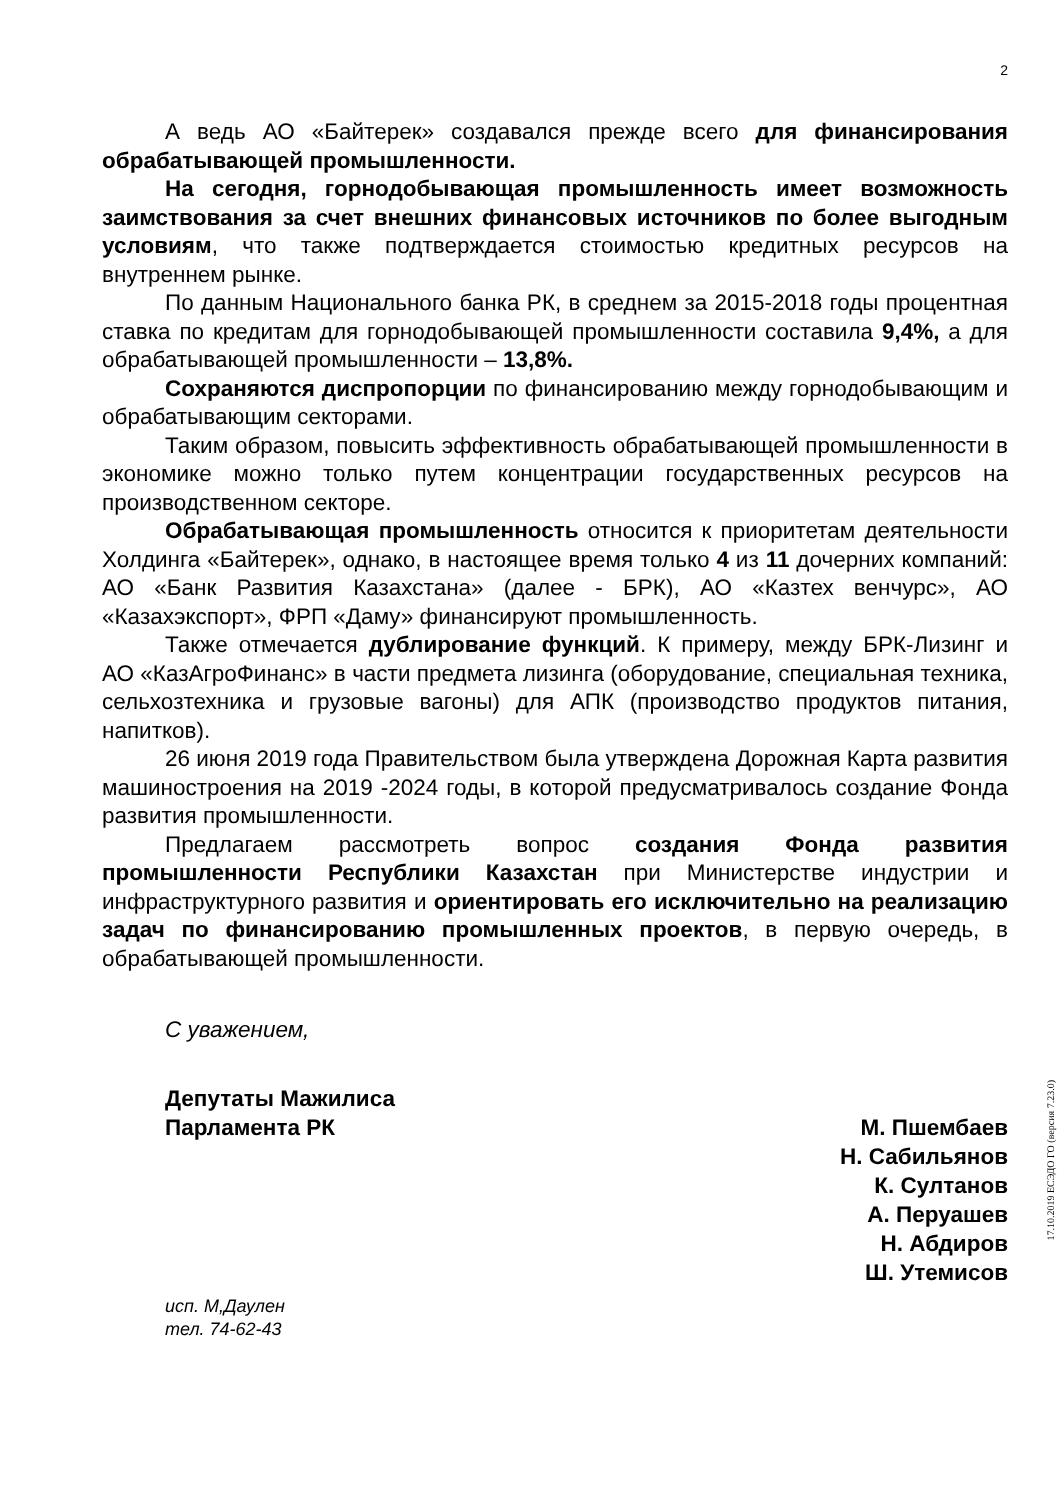2
А ведь АО «Байтерек» создавался прежде всего для финансирования обрабатывающей промышленности.
На сегодня, горнодобывающая промышленность имеет возможность заимствования за счет внешних финансовых источников по более выгодным условиям, что также подтверждается стоимостью кредитных ресурсов на внутреннем рынке.
По данным Национального банка РК, в среднем за 2015-2018 годы процентная ставка по кредитам для горнодобывающей промышленности составила 9,4%, а для обрабатывающей промышленности – 13,8%.
Сохраняются диспропорции по финансированию между горнодобывающим и обрабатывающим секторами.
Таким образом, повысить эффективность обрабатывающей промышленности в экономике можно только путем концентрации государственных ресурсов на производственном секторе.
Обрабатывающая промышленность относится к приоритетам деятельности Холдинга «Байтерек», однако, в настоящее время только 4 из 11 дочерних компаний: АО «Банк Развития Казахстана» (далее - БРК), АО «Казтех венчурс», АО «Казахэкспорт», ФРП «Даму» финансируют промышленность.
Также отмечается дублирование функций. К примеру, между БРК-Лизинг и АО «КазАгроФинанс» в части предмета лизинга (оборудование, специальная техника, сельхозтехника и грузовые вагоны) для АПК (производство продуктов питания, напитков).
26 июня 2019 года Правительством была утверждена Дорожная Карта развития машиностроения на 2019 -2024 годы, в которой предусматривалось создание Фонда развития промышленности.
Предлагаем рассмотреть вопрос создания Фонда развития промышленности Республики Казахстан при Министерстве индустрии и инфраструктурного развития и ориентировать его исключительно на реализацию задач по финансированию промышленных проектов, в первую очередь, в обрабатывающей промышленности.
С уважением,
Депутаты Мажилиса
Парламента РК
М. Пшембаев
Н. Сабильянов
К. Султанов
А. Перуашев
Н. Абдиров
Ш. Утемисов
исп. М,Даулен
тел. 74-62-43
17.10.2019 ЕСЭДО ГО (версия 7.23.0)